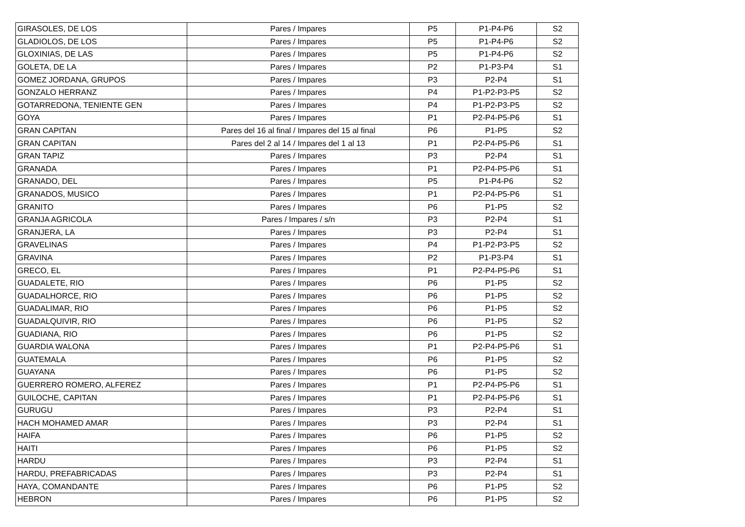| GIRASOLES, DE LOS | Pares / Impares | P5 | P1-P4-P6 | S2 |
| GLADIOLOS, DE LOS | Pares / Impares | P5 | P1-P4-P6 | S2 |
| GLOXINIAS, DE LAS | Pares / Impares | P5 | P1-P4-P6 | S2 |
| GOLETA, DE LA | Pares / Impares | P2 | P1-P3-P4 | S1 |
| GOMEZ JORDANA, GRUPOS | Pares / Impares | P3 | P2-P4 | S1 |
| GONZALO HERRANZ | Pares / Impares | P4 | P1-P2-P3-P5 | S2 |
| GOTARREDONA, TENIENTE GEN | Pares / Impares | P4 | P1-P2-P3-P5 | S2 |
| GOYA | Pares / Impares | P1 | P2-P4-P5-P6 | S1 |
| GRAN CAPITAN | Pares del 16 al final / Impares del 15 al final | P6 | P1-P5 | S2 |
| GRAN CAPITAN | Pares del 2 al 14 / Impares del 1 al 13 | P1 | P2-P4-P5-P6 | S1 |
| GRAN TAPIZ | Pares / Impares | P3 | P2-P4 | S1 |
| GRANADA | Pares / Impares | P1 | P2-P4-P5-P6 | S1 |
| GRANADO, DEL | Pares / Impares | P5 | P1-P4-P6 | S2 |
| GRANADOS, MUSICO | Pares / Impares | P1 | P2-P4-P5-P6 | S1 |
| GRANITO | Pares / Impares | P6 | P1-P5 | S2 |
| GRANJA AGRICOLA | Pares / Impares / s/n | P3 | P2-P4 | S1 |
| GRANJERA, LA | Pares / Impares | P3 | P2-P4 | S1 |
| GRAVELINAS | Pares / Impares | P4 | P1-P2-P3-P5 | S2 |
| GRAVINA | Pares / Impares | P2 | P1-P3-P4 | S1 |
| GRECO, EL | Pares / Impares | P1 | P2-P4-P5-P6 | S1 |
| GUADALETE, RIO | Pares / Impares | P6 | P1-P5 | S2 |
| GUADALHORCE, RIO | Pares / Impares | P6 | P1-P5 | S2 |
| GUADALIMAR, RIO | Pares / Impares | P6 | P1-P5 | S2 |
| GUADALQUIVIR, RIO | Pares / Impares | P6 | P1-P5 | S2 |
| GUADIANA, RIO | Pares / Impares | P6 | P1-P5 | S2 |
| GUARDIA WALONA | Pares / Impares | P1 | P2-P4-P5-P6 | S1 |
| GUATEMALA | Pares / Impares | P6 | P1-P5 | S2 |
| GUAYANA | Pares / Impares | P6 | P1-P5 | S2 |
| GUERRERO ROMERO, ALFEREZ | Pares / Impares | P1 | P2-P4-P5-P6 | S1 |
| GUILOCHE, CAPITAN | Pares / Impares | P1 | P2-P4-P5-P6 | S1 |
| GURUGU | Pares / Impares | P3 | P2-P4 | S1 |
| HACH MOHAMED AMAR | Pares / Impares | P3 | P2-P4 | S1 |
| HAIFA | Pares / Impares | P6 | P1-P5 | S2 |
| HAITI | Pares / Impares | P6 | P1-P5 | S2 |
| HARDU | Pares / Impares | P3 | P2-P4 | S1 |
| HARDU, PREFABRICADAS | Pares / Impares | P3 | P2-P4 | S1 |
| HAYA, COMANDANTE | Pares / Impares | P6 | P1-P5 | S2 |
| HEBRON | Pares / Impares | P6 | P1-P5 | S2 |